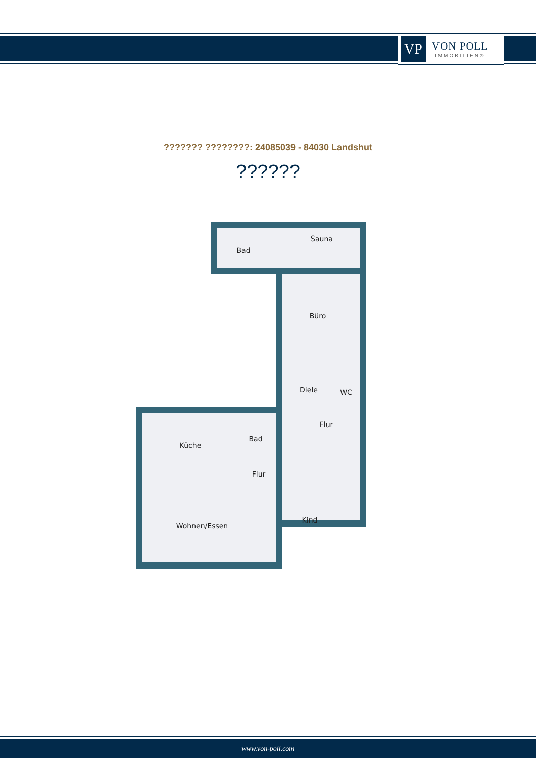VP
VON POLL
IMMOBILIEN®
??????? ????????: 24085039 - 84030 Landshut
??????
Bad
Sauna
Büro
Diele
WC
Flur
Küche
Bad
Flur
Wohnen/Essen
Kind
www.von-poll.com